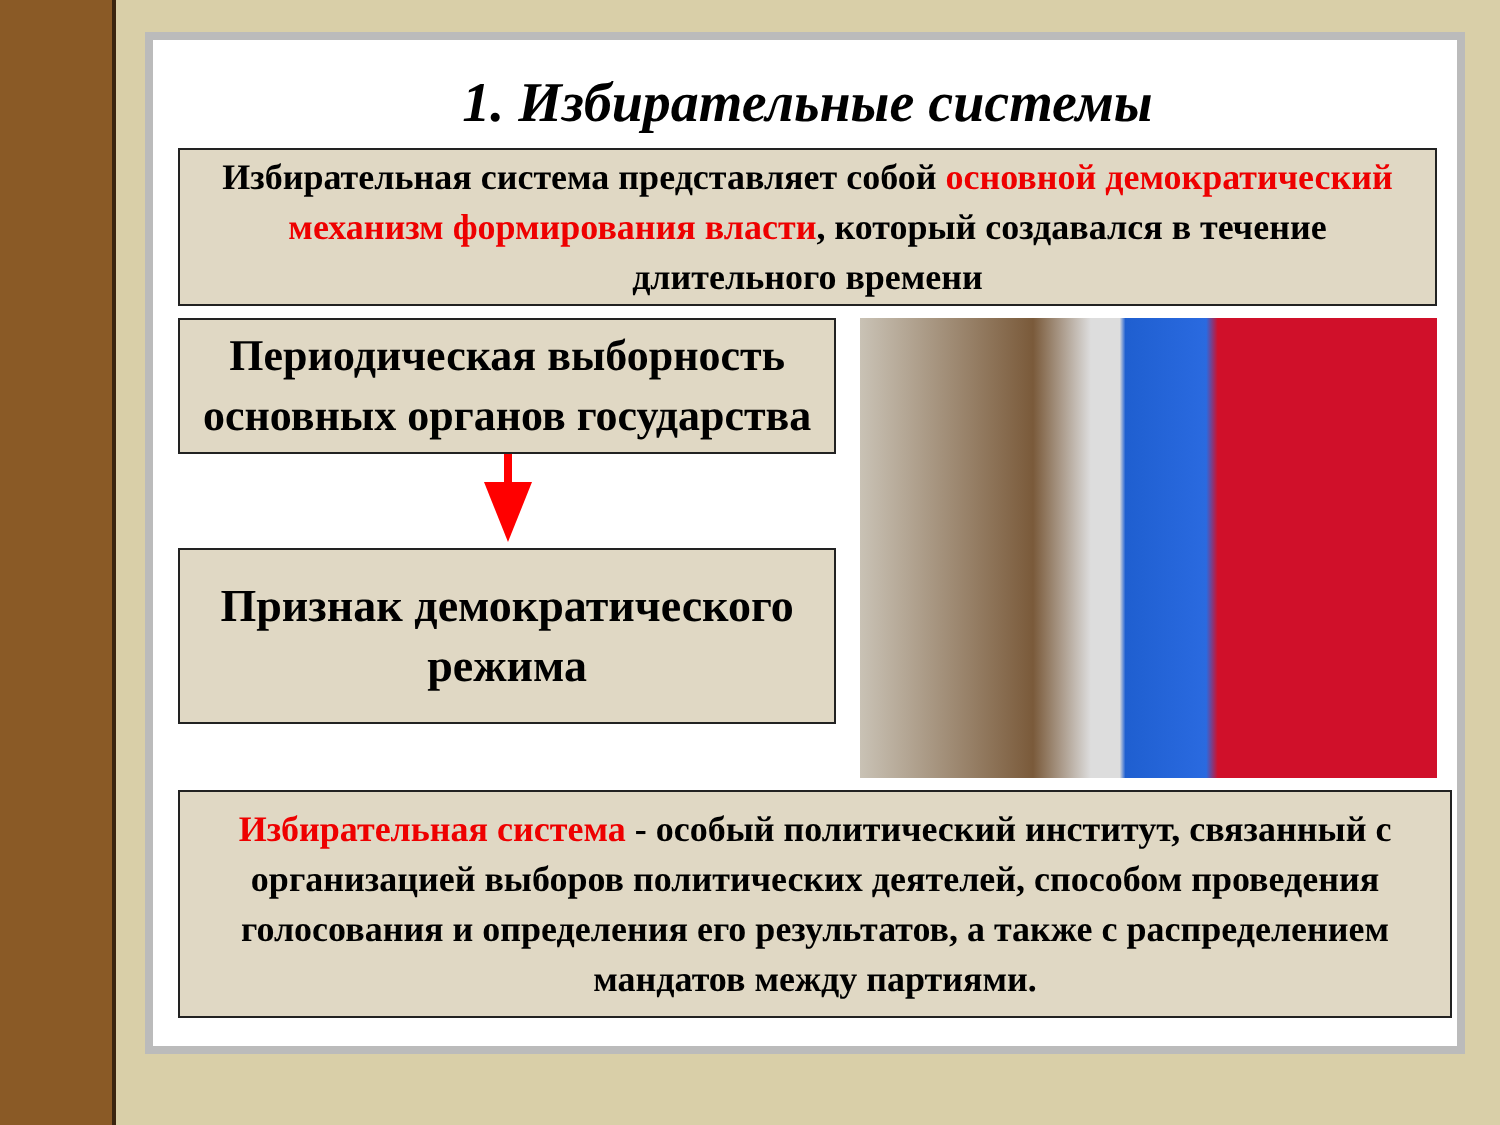1. Избирательные системы
Избирательная система представляет собой основной демократический механизм формирования власти, который создавался в течение длительного времени
Периодическая выборность основных органов государства
Признак демократического режима
Избирательная система - особый политический институт, связанный с организацией выборов политических деятелей, способом проведения голосования и определения его результатов, а также с распределением мандатов между партиями.